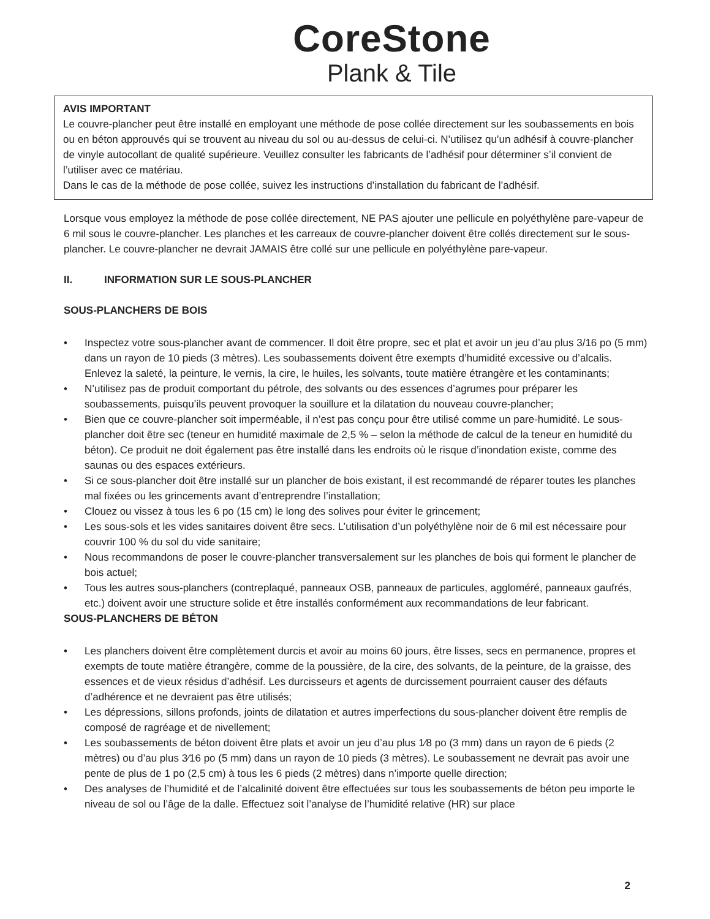CoreStone
Plank & Tile
AVIS IMPORTANT
Le couvre-plancher peut être installé en employant une méthode de pose collée directement sur les soubassements en bois ou en béton approuvés qui se trouvent au niveau du sol ou au-dessus de celui-ci. N’utilisez qu’un adhésif à couvre-plancher de vinyle autocollant de qualité supérieure. Veuillez consulter les fabricants de l’adhésif pour déterminer s’il convient de l’utiliser avec ce matériau.
Dans le cas de la méthode de pose collée, suivez les instructions d’installation du fabricant de l’adhésif.
Lorsque vous employez la méthode de pose collée directement, NE PAS ajouter une pellicule en polyéthylène pare-vapeur de 6 mil sous le couvre-plancher. Les planches et les carreaux de couvre-plancher doivent être collés directement sur le sous-plancher. Le couvre-plancher ne devrait JAMAIS être collé sur une pellicule en polyéthylène pare-vapeur.
II. INFORMATION SUR LE SOUS-PLANCHER
SOUS-PLANCHERS DE BOIS
• Inspectez votre sous-plancher avant de commencer. Il doit être propre, sec et plat et avoir un jeu d’au plus 3/16 po (5 mm) dans un rayon de 10 pieds (3 mètres). Les soubassements doivent être exempts d’humidité excessive ou d’alcalis. Enlevez la saleté, la peinture, le vernis, la cire, le huiles, les solvants, toute matière étrangère et les contaminants;
• N’utilisez pas de produit comportant du pétrole, des solvants ou des essences d’agrumes pour préparer les soubassements, puisqu’ils peuvent provoquer la souillure et la dilatation du nouveau couvre-plancher;
• Bien que ce couvre-plancher soit imperméable, il n’est pas conçu pour être utilisé comme un pare-humidité. Le sous-plancher doit être sec (teneur en humidité maximale de 2,5 % – selon la méthode de calcul de la teneur en humidité du béton). Ce produit ne doit également pas être installé dans les endroits où le risque d’inondation existe, comme des saunas ou des espaces extérieurs.
• Si ce sous-plancher doit être installé sur un plancher de bois existant, il est recommandé de réparer toutes les planches mal fixées ou les grincements avant d’entreprendre l’installation;
• Clouez ou vissez à tous les 6 po (15 cm) le long des solives pour éviter le grincement;
• Les sous-sols et les vides sanitaires doivent être secs. L’utilisation d’un polyéthylène noir de 6 mil est nécessaire pour couvrir 100 % du sol du vide sanitaire;
• Nous recommandons de poser le couvre-plancher transversalement sur les planches de bois qui forment le plancher de bois actuel;
• Tous les autres sous-planchers (contreplaqué, panneaux OSB, panneaux de particules, aggloméré, panneaux gaufrés, etc.) doivent avoir une structure solide et être installés conformément aux recommandations de leur fabricant.
SOUS-PLANCHERS DE BÉTON
• Les planchers doivent être complètement durcis et avoir au moins 60 jours, être lisses, secs en permanence, propres et exempts de toute matière étrangère, comme de la poussière, de la cire, des solvants, de la peinture, de la graisse, des essences et de vieux résidus d’adhésif. Les durcisseurs et agents de durcissement pourraient causer des défauts d’adhérence et ne devraient pas être utilisés;
• Les dépressions, sillons profonds, joints de dilatation et autres imperfections du sous-plancher doivent être remplis de composé de ragréage et de nivellement;
• Les soubassements de béton doivent être plats et avoir un jeu d’au plus 1⁄8 po (3 mm) dans un rayon de 6 pieds (2 mètres) ou d’au plus 3⁄16 po (5 mm) dans un rayon de 10 pieds (3 mètres). Le soubassement ne devrait pas avoir une pente de plus de 1 po (2,5 cm) à tous les 6 pieds (2 mètres) dans n’importe quelle direction;
• Des analyses de l’humidité et de l’alcalinité doivent être effectuées sur tous les soubassements de béton peu importe le niveau de sol ou l’âge de la dalle. Effectuez soit l’analyse de l’humidité relative (HR) sur place
2